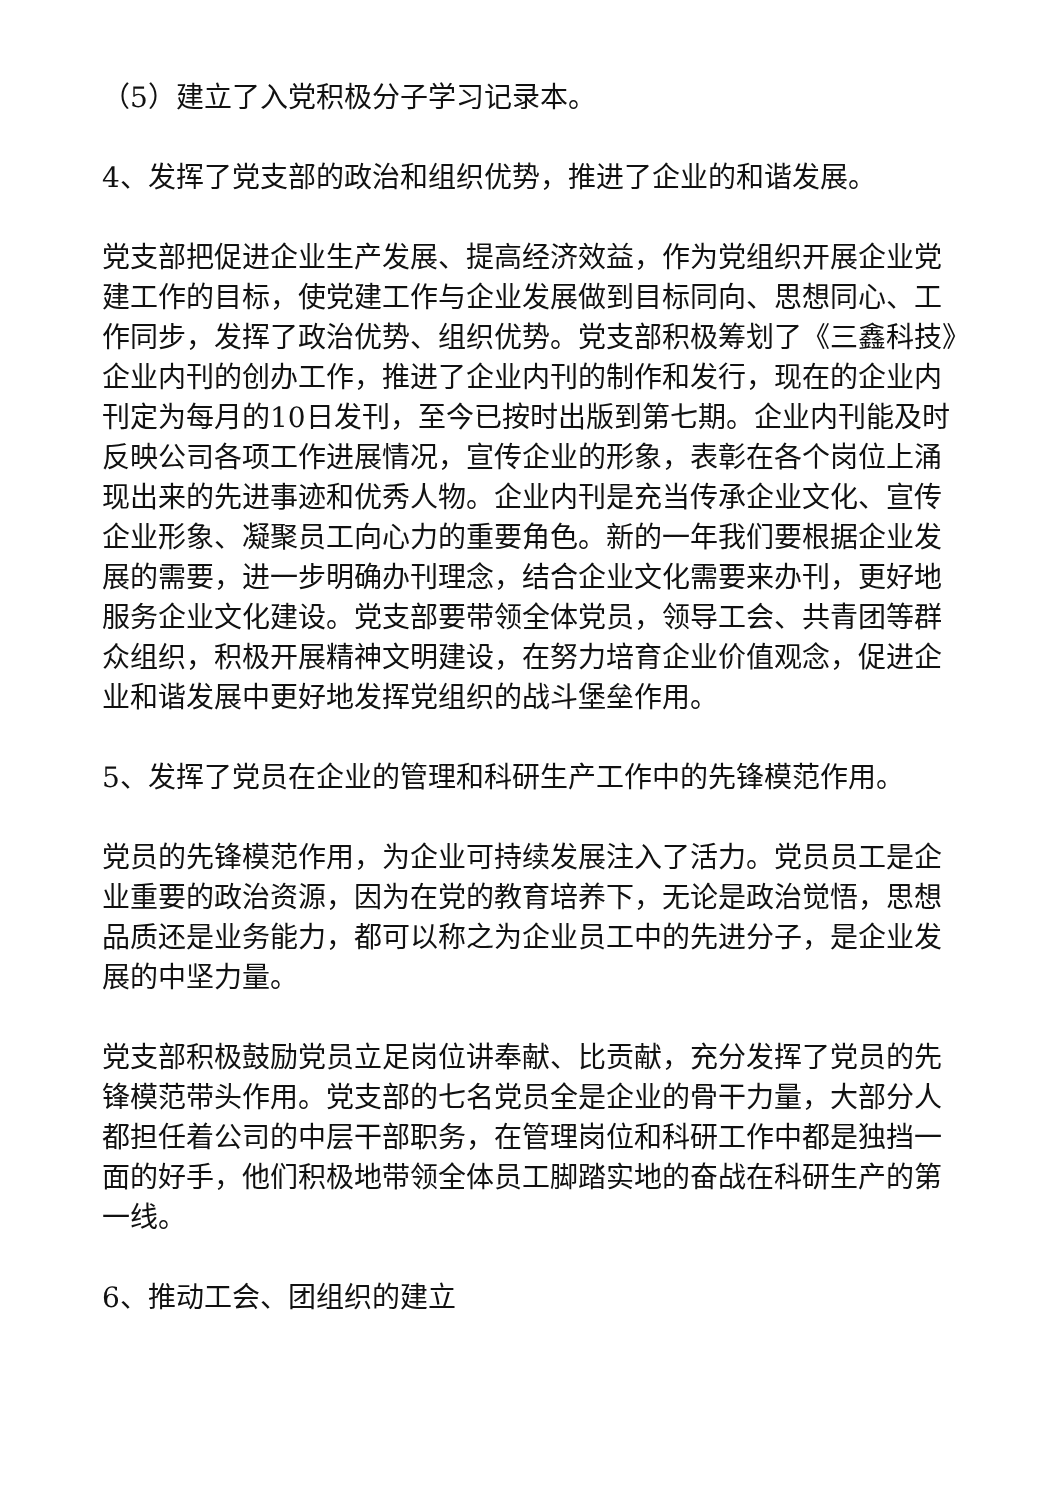（5）建立了入党积极分子学习记录本。
4、发挥了党支部的政治和组织优势，推进了企业的和谐发展。
党支部把促进企业生产发展、提高经济效益，作为党组织开展企业党建工作的目标，使党建工作与企业发展做到目标同向、思想同心、工作同步，发挥了政治优势、组织优势。党支部积极筹划了《三鑫科技》企业内刊的创办工作，推进了企业内刊的制作和发行，现在的企业内刊定为每月的10日发刊，至今已按时出版到第七期。企业内刊能及时反映公司各项工作进展情况，宣传企业的形象，表彰在各个岗位上涌现出来的先进事迹和优秀人物。企业内刊是充当传承企业文化、宣传企业形象、凝聚员工向心力的重要角色。新的一年我们要根据企业发展的需要，进一步明确办刊理念，结合企业文化需要来办刊，更好地服务企业文化建设。党支部要带领全体党员，领导工会、共青团等群众组织，积极开展精神文明建设，在努力培育企业价值观念，促进企业和谐发展中更好地发挥党组织的战斗堡垒作用。
5、发挥了党员在企业的管理和科研生产工作中的先锋模范作用。
党员的先锋模范作用，为企业可持续发展注入了活力。党员员工是企业重要的政治资源，因为在党的教育培养下，无论是政治觉悟，思想品质还是业务能力，都可以称之为企业员工中的先进分子，是企业发展的中坚力量。
党支部积极鼓励党员立足岗位讲奉献、比贡献，充分发挥了党员的先锋模范带头作用。党支部的七名党员全是企业的骨干力量，大部分人都担任着公司的中层干部职务，在管理岗位和科研工作中都是独挡一面的好手，他们积极地带领全体员工脚踏实地的奋战在科研生产的第一线。
6、推动工会、团组织的建立